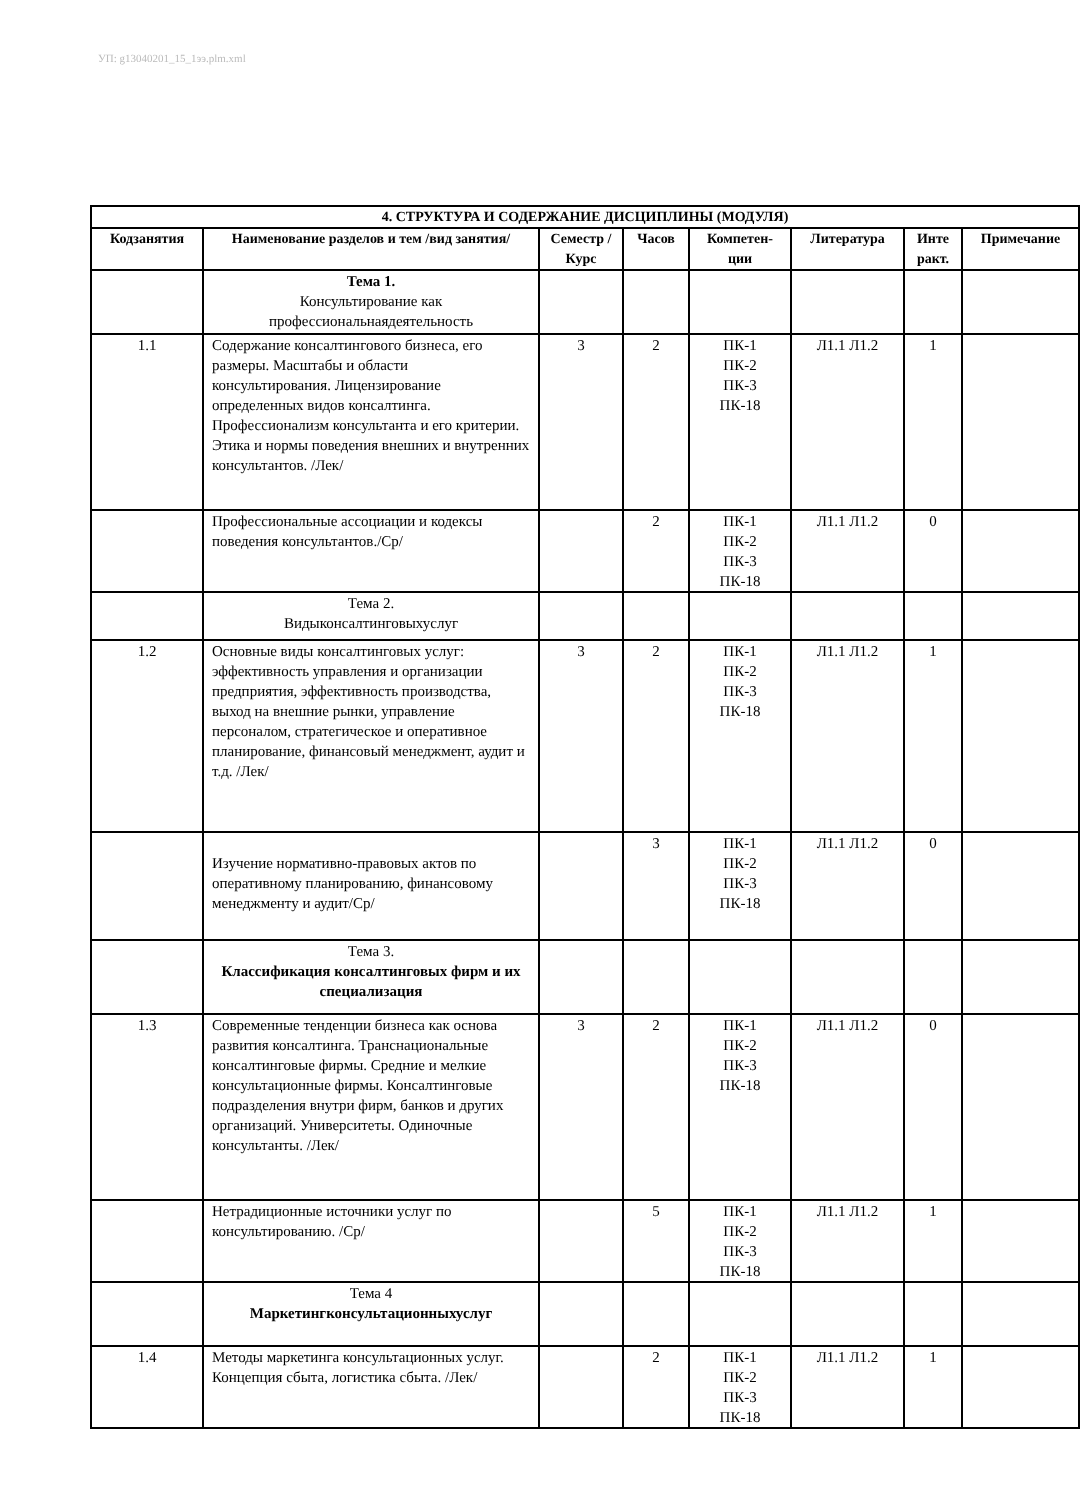УП: g13040201_15_1ээ.plm.xml
| 4. СТРУКТУРА И СОДЕРЖАНИЕ ДИСЦИПЛИНЫ (МОДУЛЯ) | | | | | | | |
| --- | --- | --- | --- | --- | --- | --- | --- |
| Кодзанятия | Наименование разделов и тем /вид занятия/ | Семестр / Курс | Часов | Компетен-ции | Литература | Инте ракт. | Примечание |
| | Тема 1. Консультирование как профессиональнаядеятельность | | | | | | |
| 1.1 | Содержание консалтингового бизнеса, его размеры. Масштабы и области консультирования. Лицензирование определенных видов консалтинга. Профессионализм консультанта и его критерии. Этика и нормы поведения внешних и внутренних консультантов. /Лек/ | 3 | 2 | ПК-1 ПК-2 ПК-3 ПК-18 | Л1.1 Л1.2 | 1 | |
| | Профессиональные ассоциации и кодексы поведения консультантов./Ср/ | | 2 | ПК-1 ПК-2 ПК-3 ПК-18 | Л1.1 Л1.2 | 0 | |
| | Тема 2. Видыконсалтинговыхуслуг | | | | | | |
| 1.2 | Основные виды консалтинговых услуг: эффективность управления и организации предприятия, эффективность производства, выход на внешние рынки, управление персоналом, стратегическое и оперативное планирование, финансовый менеджмент, аудит и т.д. /Лек/ | 3 | 2 | ПК-1 ПК-2 ПК-3 ПК-18 | Л1.1 Л1.2 | 1 | |
| | Изучение нормативно-правовых актов по оперативному планированию, финансовому менеджменту и аудит/Ср/ | | 3 | ПК-1 ПК-2 ПК-3 ПК-18 | Л1.1 Л1.2 | 0 | |
| | Тема 3. Классификация консалтинговых фирм и их специализация | | | | | | |
| 1.3 | Современные тенденции бизнеса как основа развития консалтинга. Транснациональные консалтинговые фирмы. Средние и мелкие консультационные фирмы. Консалтинговые подразделения внутри фирм, банков и других организаций. Университеты. Одиночные консультанты. /Лек/ | 3 | 2 | ПК-1 ПК-2 ПК-3 ПК-18 | Л1.1 Л1.2 | 0 | |
| | Нетрадиционные источники услуг по консультированию. /Ср/ | | 5 | ПК-1 ПК-2 ПК-3 ПК-18 | Л1.1 Л1.2 | 1 | |
| | Тема 4 Маркетингконсультационныхуслуг | | | | | | |
| 1.4 | Методы маркетинга консультационных услуг. Концепция сбыта, логистика сбыта. /Лек/ | | 2 | ПК-1 ПК-2 ПК-3 ПК-18 | Л1.1 Л1.2 | 1 | |